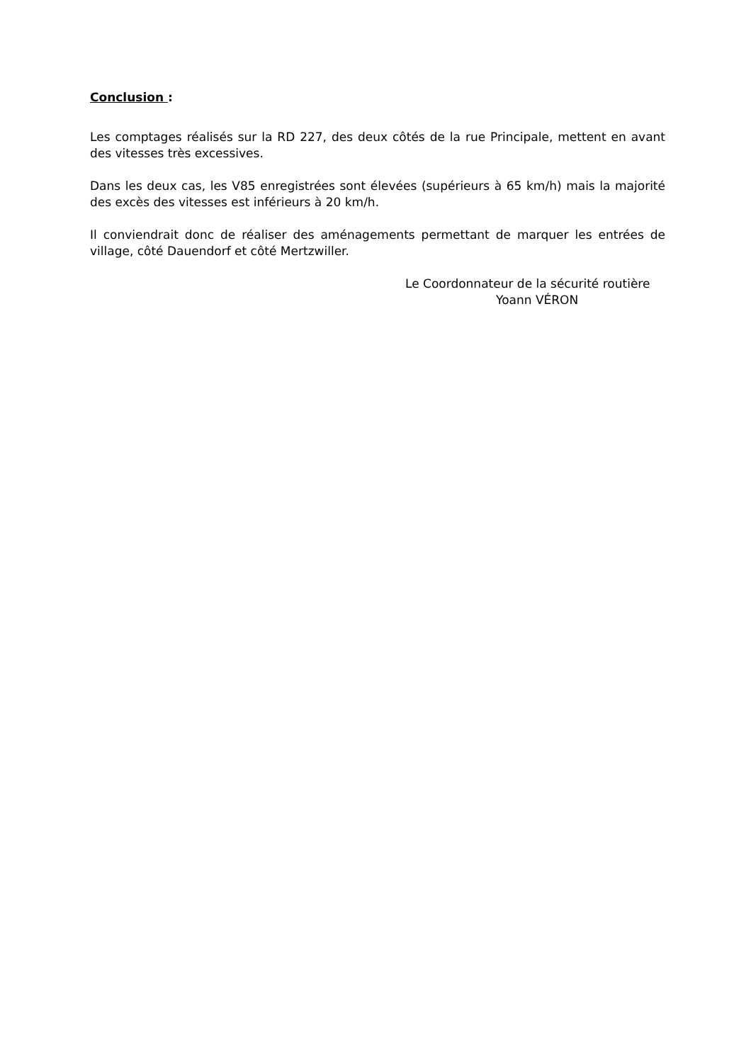Conclusion :
Les comptages réalisés sur la RD 227, des deux côtés de la rue Principale, mettent en avant des vitesses très excessives.
Dans les deux cas, les V85 enregistrées sont élevées (supérieurs à 65 km/h) mais la majorité des excès des vitesses est inférieurs à 20 km/h.
Il conviendrait donc de réaliser des aménagements permettant de marquer les entrées de village, côté Dauendorf et côté Mertzwiller.
Le Coordonnateur de la sécurité routière
Yoann VÉRON